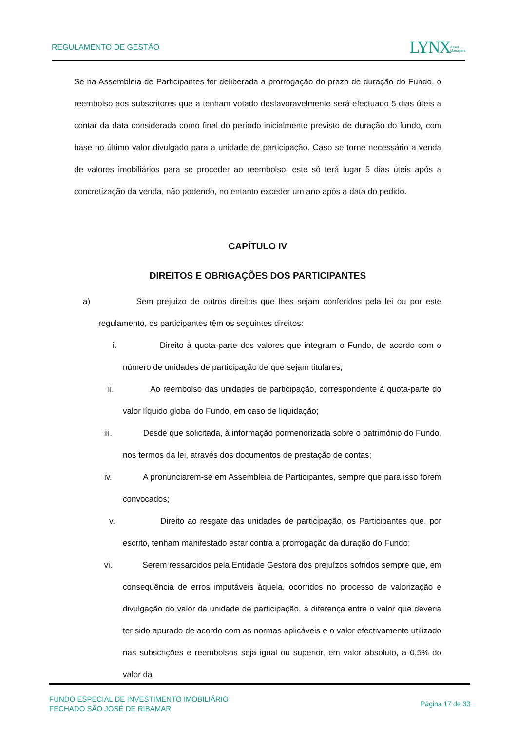REGULAMENTO DE GESTÃO LYNXAsset
Managers
Se na Assembleia de Participantes for deliberada a prorrogação do prazo de duração do Fundo, o reembolso aos subscritores que a tenham votado desfavoravelmente será efectuado 5 dias úteis a contar da data considerada como final do período inicialmente previsto de duração do fundo, com base no último valor divulgado para a unidade de participação. Caso se torne necessário a venda de valores imobiliários para se proceder ao reembolso, este só terá lugar 5 dias úteis após a concretização da venda, não podendo, no entanto exceder um ano após a data do pedido.
CAPÍTULO IV
DIREITOS E OBRIGAÇÕES DOS PARTICIPANTES
a) Sem prejuízo de outros direitos que lhes sejam conferidos pela lei ou por este regulamento, os participantes têm os seguintes direitos:
i. Direito à quota-parte dos valores que integram o Fundo, de acordo com o número de unidades de participação de que sejam titulares;
ii. Ao reembolso das unidades de participação, correspondente à quota-parte do valor líquido global do Fundo, em caso de liquidação;
iii. Desde que solicitada, à informação pormenorizada sobre o património do Fundo, nos termos da lei, através dos documentos de prestação de contas;
iv. A pronunciarem-se em Assembleia de Participantes, sempre que para isso forem convocados;
v. Direito ao resgate das unidades de participação, os Participantes que, por escrito, tenham manifestado estar contra a prorrogação da duração do Fundo;
vi. Serem ressarcidos pela Entidade Gestora dos prejuízos sofridos sempre que, em consequência de erros imputáveis àquela, ocorridos no processo de valorização e divulgação do valor da unidade de participação, a diferença entre o valor que deveria ter sido apurado de acordo com as normas aplicáveis e o valor efectivamente utilizado nas subscrições e reembolsos seja igual ou superior, em valor absoluto, a 0,5% do valor da
FUNDO ESPECIAL DE INVESTIMENTO IMOBILIÁRIO
FECHADO SÃO JOSÉ DE RIBAMAR Página 17 de 33